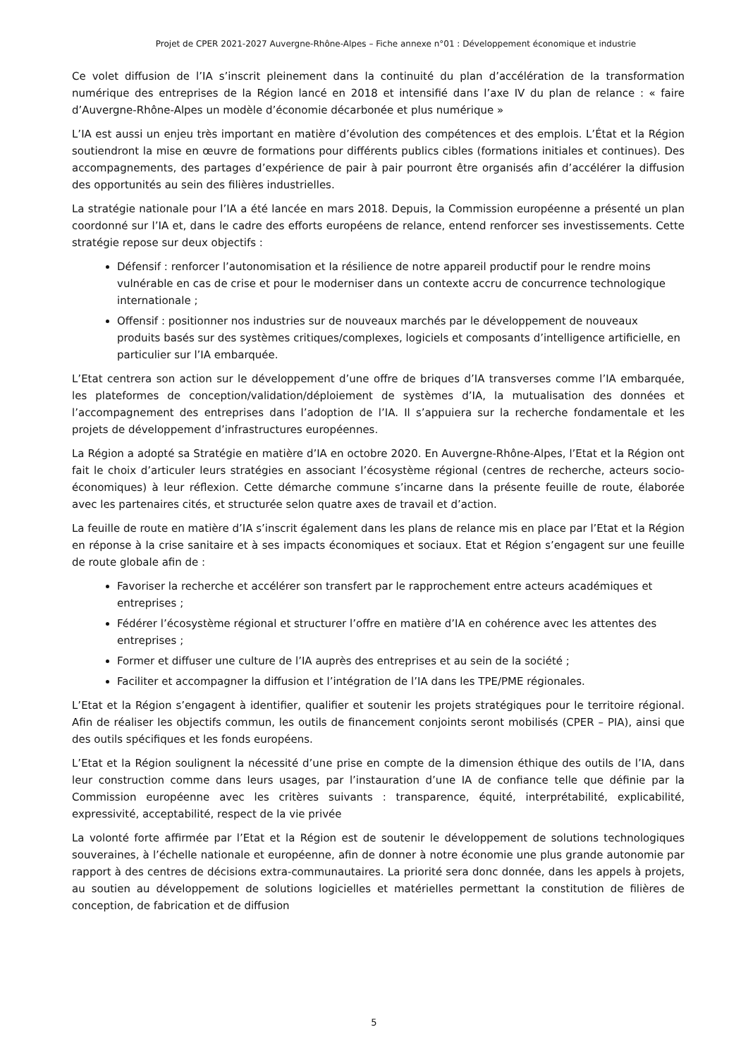Projet de CPER 2021-2027 Auvergne-Rhône-Alpes – Fiche annexe n°01 : Développement économique et industrie
Ce volet diffusion de l’IA s’inscrit pleinement dans la continuité du plan d’accélération de la transformation numérique des entreprises de la Région lancé en 2018 et intensifié dans l’axe IV du plan de relance : « faire d’Auvergne-Rhône-Alpes un modèle d’économie décarbonée et plus numérique »
L’IA est aussi un enjeu très important en matière d’évolution des compétences et des emplois. L’État et la Région soutiendront la mise en œuvre de formations pour différents publics cibles (formations initiales et continues). Des accompagnements, des partages d’expérience de pair à pair pourront être organisés afin d’accélérer la diffusion des opportunités au sein des filières industrielles.
La stratégie nationale pour l’IA a été lancée en mars 2018. Depuis, la Commission européenne a présenté un plan coordonné sur l’IA et, dans le cadre des efforts européens de relance, entend renforcer ses investissements. Cette stratégie repose sur deux objectifs :
Défensif : renforcer l’autonomisation et la résilience de notre appareil productif pour le rendre moins vulnérable en cas de crise et pour le moderniser dans un contexte accru de concurrence technologique internationale ;
Offensif : positionner nos industries sur de nouveaux marchés par le développement de nouveaux produits basés sur des systèmes critiques/complexes, logiciels et composants d’intelligence artificielle, en particulier sur l’IA embarquée.
L’Etat centrera son action sur le développement d’une offre de briques d’IA transverses comme l’IA embarquée, les plateformes de conception/validation/déploiement de systèmes d’IA, la mutualisation des données et l’accompagnement des entreprises dans l’adoption de l’IA. Il s’appuiera sur la recherche fondamentale et les projets de développement d’infrastructures européennes.
La Région a adopté sa Stratégie en matière d’IA en octobre 2020. En Auvergne-Rhône-Alpes, l’Etat et la Région ont fait le choix d’articuler leurs stratégies en associant l’écosystème régional (centres de recherche, acteurs socio-économiques) à leur réflexion. Cette démarche commune s’incarne dans la présente feuille de route, élaborée avec les partenaires cités, et structurée selon quatre axes de travail et d’action.
La feuille de route en matière d’IA s’inscrit également dans les plans de relance mis en place par l’Etat et la Région en réponse à la crise sanitaire et à ses impacts économiques et sociaux. Etat et Région s’engagent sur une feuille de route globale afin de :
Favoriser la recherche et accélérer son transfert par le rapprochement entre acteurs académiques et entreprises ;
Fédérer l’écosystème régional et structurer l’offre en matière d’IA en cohérence avec les attentes des entreprises ;
Former et diffuser une culture de l’IA auprès des entreprises et au sein de la société ;
Faciliter et accompagner la diffusion et l’intégration de l’IA dans les TPE/PME régionales.
L’Etat et la Région s’engagent à identifier, qualifier et soutenir les projets stratégiques pour le territoire régional. Afin de réaliser les objectifs commun, les outils de financement conjoints seront mobilisés (CPER – PIA), ainsi que des outils spécifiques et les fonds européens.
L’Etat et la Région soulignent la nécessité d’une prise en compte de la dimension éthique des outils de l’IA, dans leur construction comme dans leurs usages, par l’instauration d’une IA de confiance telle que définie par la Commission européenne avec les critères suivants : transparence, équité, interprétabilité, explicabilité, expressivité, acceptabilité, respect de la vie privée
La volonté forte affirmée par l’Etat et la Région est de soutenir le développement de solutions technologiques souveraines, à l’échelle nationale et européenne, afin de donner à notre économie une plus grande autonomie par rapport à des centres de décisions extra-communautaires. La priorité sera donc donnée, dans les appels à projets, au soutien au développement de solutions logicielles et matérielles permettant la constitution de filières de conception, de fabrication et de diffusion
5